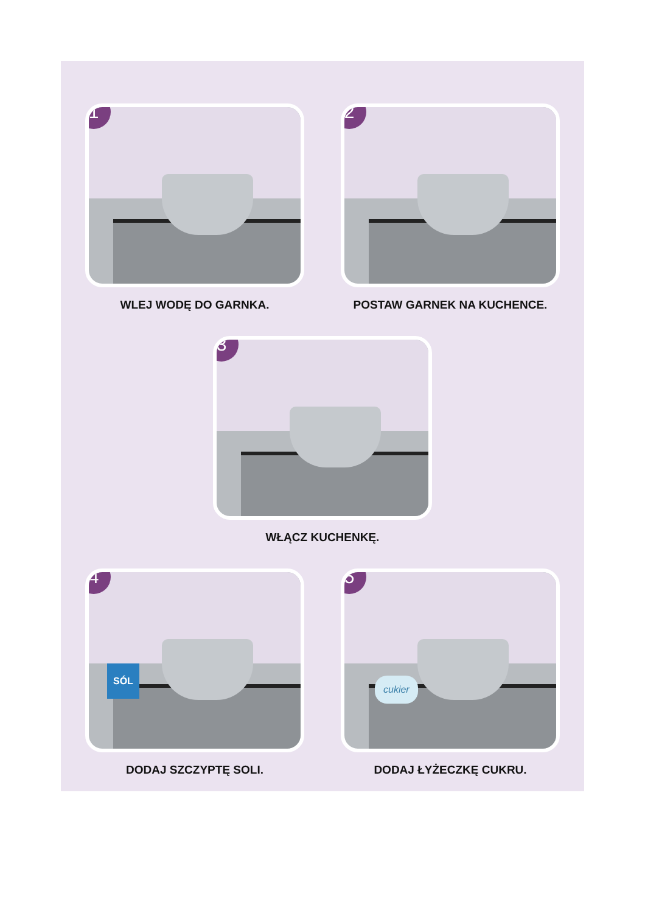1
WLEJ WODĘ DO GARNKA.
2
POSTAW GARNEK NA KUCHENCE.
3
WŁĄCZ KUCHENKĘ.
4
SÓL
DODAJ SZCZYPTĘ SOLI.
5
cukier
DODAJ ŁYŻECZKĘ CUKRU.